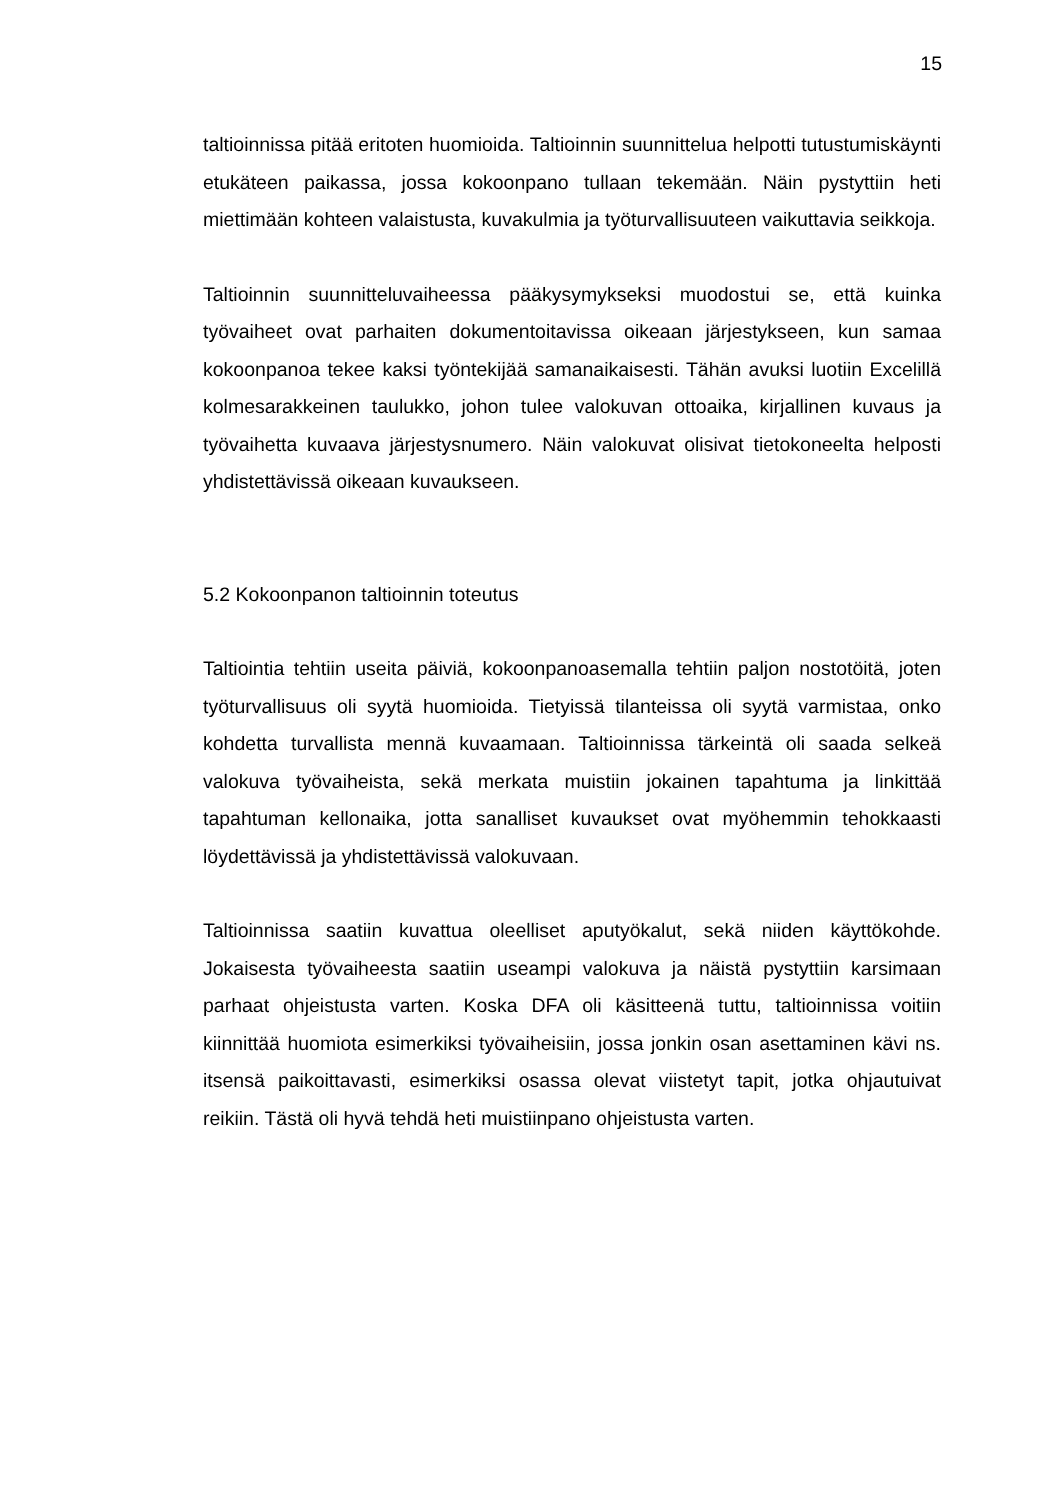15
taltioinnissa pitää eritoten huomioida. Taltioinnin suunnittelua helpotti tutustu­miskäynti etukäteen paikassa, jossa kokoonpano tullaan tekemään. Näin pys­tyttiin heti miettimään kohteen valaistusta, kuvakulmia ja työturvallisuuteen vai­kuttavia seikkoja.
Taltioinnin suunnitteluvaiheessa pääkysymykseksi muodostui se, että kuinka työvaiheet ovat parhaiten dokumentoitavissa oikeaan järjestykseen, kun sa­maa kokoonpanoa tekee kaksi työntekijää samanaikaisesti. Tähän avuksi luo­tiin Excelillä kolmesarakkeinen taulukko, johon tulee valokuvan ottoaika, kirjal­linen kuvaus ja työvaihetta kuvaava järjestysnumero. Näin valokuvat olisivat tietokoneelta helposti yhdistettävissä oikeaan kuvaukseen.
5.2 Kokoonpanon taltioinnin toteutus
Taltiointia tehtiin useita päiviä, kokoonpanoasemalla tehtiin paljon nostotöitä, joten työturvallisuus oli syytä huomioida. Tietyissä tilanteissa oli syytä varmis­taa, onko kohdetta turvallista mennä kuvaamaan. Taltioinnissa tärkeintä oli saada selkeä valokuva työvaiheista, sekä merkata muistiin jokainen tapah­tuma ja linkittää tapahtuman kellonaika, jotta sanalliset kuvaukset ovat myö­hemmin tehokkaasti löydettävissä ja yhdistettävissä valokuvaan.
Taltioinnissa saatiin kuvattua oleelliset aputyökalut, sekä niiden käyttökohde. Jokaisesta työvaiheesta saatiin useampi valokuva ja näistä pystyttiin karsi­maan parhaat ohjeistusta varten. Koska DFA oli käsitteenä tuttu, taltioinnissa voitiin kiinnittää huomiota esimerkiksi työvaiheisiin, jossa jonkin osan asetta­minen kävi ns. itsensä paikoittavasti, esimerkiksi osassa olevat viistetyt tapit, jotka ohjautuivat reikiin. Tästä oli hyvä tehdä heti muistiinpano ohjeistusta var­ten.